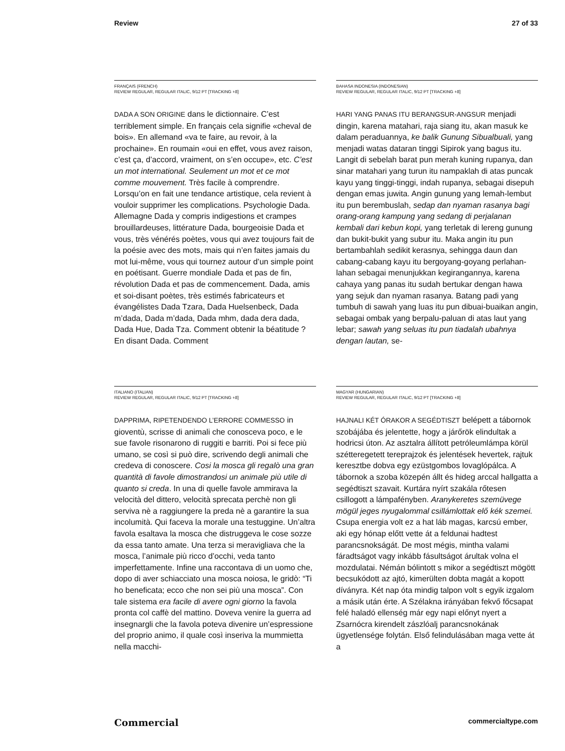Review 27 of 33
FRANÇAIS (FRENCH)
REVIEW REGULAR, REGULAR ITALIC, 9/12 PT [TRACKING +8]
DADA A SON ORIGINE dans le dictionnaire. C’est terriblement simple. En français cela signifie «cheval de bois». En allemand «va te faire, au revoir, à la prochaine». En roumain «oui en effet, vous avez raison, c’est ça, d’accord, vraiment, on s’en occupe», etc. C’est un mot international. Seulement un mot et ce mot comme mouvement. Très facile à comprendre. Lorsqu’on en fait une tendance artistique, cela revient à vouloir supprimer les complications. Psychologie Dada. Allemagne Dada y compris indigestions et crampes brouillardeuses, littérature Dada, bourgeoisie Dada et vous, très vénérés poètes, vous qui avez toujours fait de la poésie avec des mots, mais qui n’en faites jamais du mot lui-même, vous qui tournez autour d’un simple point en poétisant. Guerre mondiale Dada et pas de fin, révolution Dada et pas de commencement. Dada, amis et soi-disant poètes, très estimés fabricateurs et évangélistes Dada Tzara, Dada Huelsenbeck, Dada m’dada, Dada m’dada, Dada mhm, dada dera dada, Dada Hue, Dada Tza. Comment obtenir la béatitude ? En disant Dada. Comment
BAHASA INDONESIA (INDONESIAN)
REVIEW REGULAR, REGULAR ITALIC, 9/12 PT [TRACKING +8]
HARI YANG PANAS ITU BERANGSUR-ANGSUR menjadi dingin, karena matahari, raja siang itu, akan masuk ke dalam peraduannya, ke balik Gunung Sibualbuali, yang menjadi watas dataran tinggi Sipirok yang bagus itu. Langit di sebelah barat pun merah kuning rupanya, dan sinar matahari yang turun itu nampaklah di atas puncak kayu yang tinggi-tinggi, indah rupanya, sebagai disepuh dengan emas juwita. Angin gunung yang lemah-lembut itu pun berembuslah, sedap dan nyaman rasanya bagi orang-orang kampung yang sedang di perjalanan kembali dari kebun kopi, yang terletak di lereng gunung dan bukit-bukit yang subur itu. Maka angin itu pun bertambahlah sedikit kerasnya, sehingga daun dan cabang-cabang kayu itu bergoyang-goyang perlahan-lahan sebagai menunjukkan kegirangannya, karena cahaya yang panas itu sudah bertukar dengan hawa yang sejuk dan nyaman rasanya. Batang padi yang tumbuh di sawah yang luas itu pun dibuai-buaikan angin, sebagai ombak yang berpalu-paluan di atas laut yang lebar; sawah yang seluas itu pun tiadalah ubahnya dengan lautan, se-
ITALIANO (ITALIAN)
REVIEW REGULAR, REGULAR ITALIC, 9/12 PT [TRACKING +8]
DAPPRIMA, RIPETENDENDO L’ERRORE COMMESSO in gioventù, scrisse di animali che conosceva poco, e le sue favole risonarono di ruggiti e barriti. Poi si fece più umano, se così si può dire, scrivendo degli animali che credeva di conoscere. Cosi la mosca gli regalò una gran quantità di favole dimostrandosi un animale più utile di quanto si creda. In una di quelle favole ammirava la velocità del dittero, velocità sprecata perchè non gli serviva nè a raggiungere la preda nè a garantire la sua incolumità. Qui faceva la morale una testuggine. Un’altra favola esaltava la mosca che distruggeva le cose sozze da essa tanto amate. Una terza si meravigliava che la mosca, l’animale più ricco d’occhi, veda tanto imperfettamente. Infine una raccontava di un uomo che, dopo di aver schiacciato una mosca noiosa, le gridò: “Ti ho beneficata; ecco che non sei più una mosca”. Con tale sistema era facile di avere ogni giorno la favola pronta col caffè del mattino. Doveva venire la guerra ad insegnargli che la favola poteva divenire un’espressione del proprio animo, il quale così inseriva la mummietta nella macchi-
MAGYAR (HUNGARIAN)
REVIEW REGULAR, REGULAR ITALIC, 9/12 PT [TRACKING +8]
HAJNALI KÉT ÓRAKOR A SEGÉDTISZT belépett a tábornok szobájába és jelentette, hogy a járőrök elindultak a hodricsi úton. Az asztalra állított petróleumlámpa körül szétteregetett tereprajzok és jelentések hevertek, rajtuk keresztbe dobva egy ezüstgombos lovaglópálca. A tábornok a szoba közepén állt és hideg arccal hallgatta a segédtiszt szavait. Kurtára nyírt szakála rőtesen csillogott a lámpafényben. Aranykeretes szemüvege mögül jeges nyugalommal csillámlottak elő kék szemei. Csupa energia volt ez a hat láb magas, karcsú ember, aki egy hónap előtt vette át a feldunai hadtest parancsnokságát. De most mégis, mintha valami fáradtságot vagy inkább fásultságot árultak volna el mozdulatai. Némán bólintott s mikor a segédtiszt mögött becsukódott az ajtó, kimerülten dobta magát a kopott díványra. Két nap óta mindig talpon volt s egyik izgalom a másik után érte. A Szélakna irányában fekvő főcsapat felé haladó ellenség már egy napi előnyt nyert a Zsarnócra kirendelt zászlóalj parancsnokának ügyetlensége folytán. Első felindulásában maga vette át a
Commercial commercialtype.com